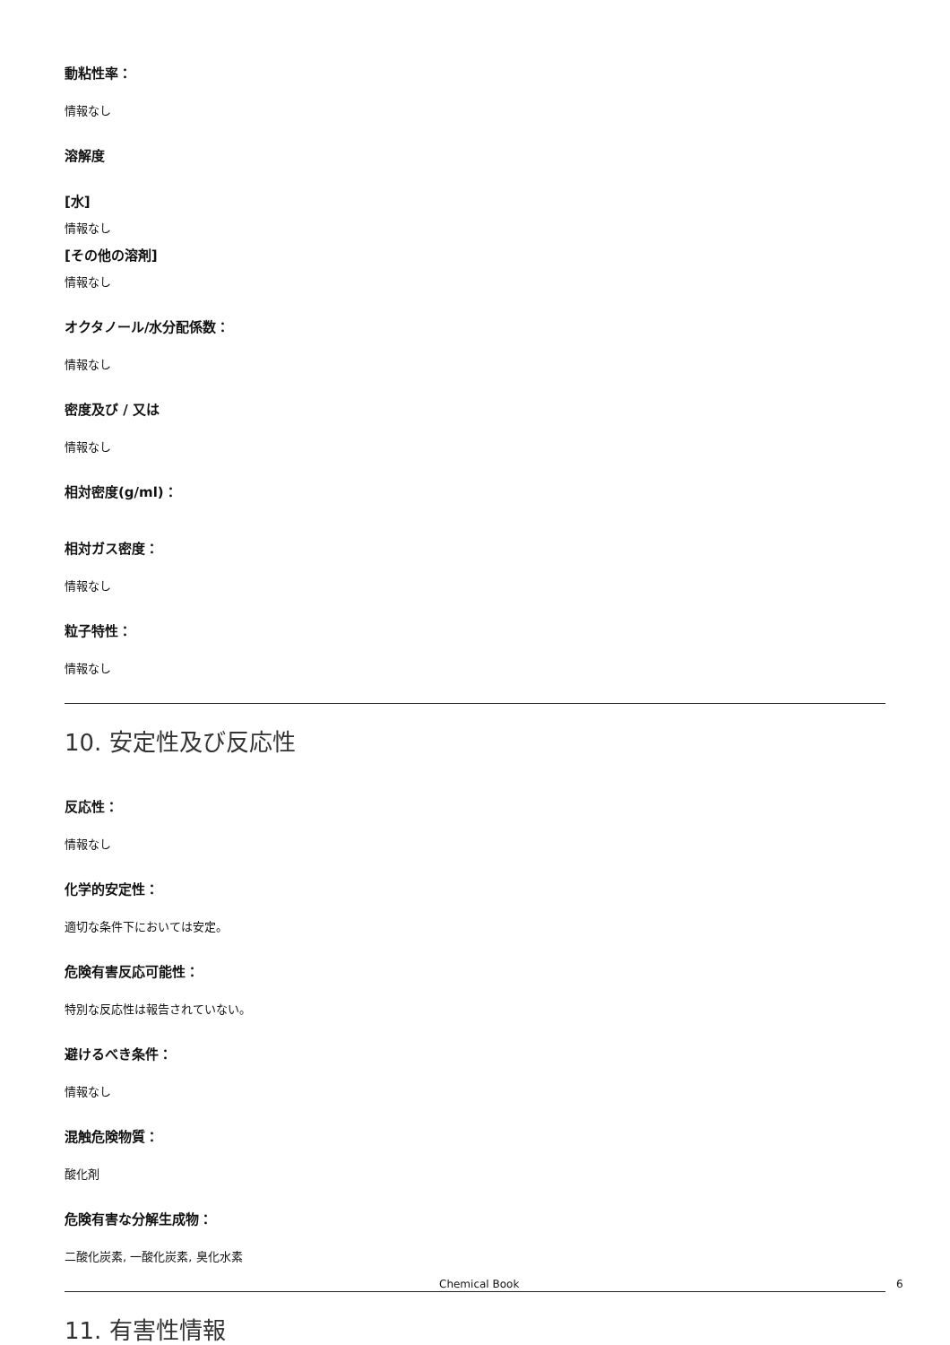動粘性率：
情報なし
溶解度
[水]
情報なし
[その他の溶剤]
情報なし
オクタノール/水分配係数：
情報なし
密度及び / 又は
情報なし
相対密度(g/ml)：
相対ガス密度：
情報なし
粒子特性：
情報なし
10. 安定性及び反応性
反応性：
情報なし
化学的安定性：
適切な条件下においては安定。
危険有害反応可能性：
特別な反応性は報告されていない。
避けるべき条件：
情報なし
混触危険物質：
酸化剤
危険有害な分解生成物：
二酸化炭素, 一酸化炭素, 臭化水素
11. 有害性情報
Chemical Book 6